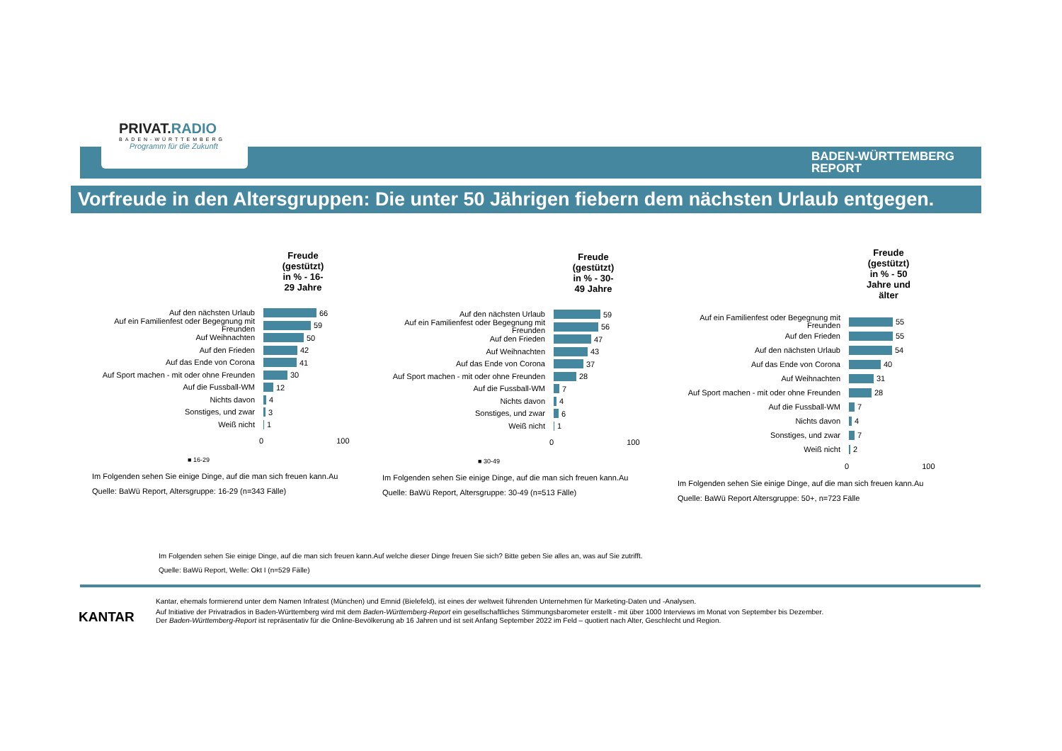PRIVAT.RADIO
BADEN-WÜRTTEMBERG
Programm für die Zukunft
BADEN-WÜRTTEMBERG
REPORT
Vorfreude in den Altersgruppen: Die unter 50 Jährigen fiebern dem nächsten Urlaub entgegen.
Freude (gestützt) in % - 16-29 Jahre
Auf den nächsten Urlaub
66
Auf ein Familienfest oder Begegnung mit Freunden
59
Auf Weihnachten
50
Auf den Frieden
42
Auf das Ende von Corona
41
Auf Sport machen - mit oder ohne Freunden
30
Auf die Fussball-WM
12
Nichts davon
4
Sonstiges, und zwar
3
Weiß nicht
1
0 100
■ 16-29
Im Folgenden sehen Sie einige Dinge, auf die man sich freuen kann.Au
Quelle: BaWü Report, Altersgruppe: 16-29 (n=343 Fälle)
Freude (gestützt) in % - 30-49 Jahre
Auf den nächsten Urlaub
59
Auf ein Familienfest oder Begegnung mit Freunden
56
Auf den Frieden
47
Auf Weihnachten
43
Auf das Ende von Corona
37
Auf Sport machen - mit oder ohne Freunden
28
Auf die Fussball-WM
7
Nichts davon
4
Sonstiges, und zwar
6
Weiß nicht
1
0 100
■ 30-49
Im Folgenden sehen Sie einige Dinge, auf die man sich freuen kann.Au
Quelle: BaWü Report, Altersgruppe: 30-49 (n=513 Fälle)
Freude (gestützt) in % - 50 Jahre und älter
Auf ein Familienfest oder Begegnung mit Freunden
55
Auf den Frieden
55
Auf den nächsten Urlaub
54
Auf das Ende von Corona
40
Auf Weihnachten
31
Auf Sport machen - mit oder ohne Freunden
28
Auf die Fussball-WM
7
Nichts davon
4
Sonstiges, und zwar
7
Weiß nicht
2
0 100
Im Folgenden sehen Sie einige Dinge, auf die man sich freuen kann.Au
Quelle: BaWü Report Altersgruppe: 50+, n=723 Fälle
Im Folgenden sehen Sie einige Dinge, auf die man sich freuen kann.Auf welche dieser Dinge freuen Sie sich? Bitte geben Sie alles an, was auf Sie zutrifft.
Quelle: BaWü Report, Welle: Okt I (n=529 Fälle)
KANTAR
Kantar, ehemals formierend unter dem Namen Infratest (München) und Emnid (Bielefeld), ist eines der weltweit führenden Unternehmen für Marketing-Daten und -Analysen.
Auf Initiative der Privatradios in Baden-Württemberg wird mit dem Baden-Württemberg-Report ein gesellschaftliches Stimmungsbarometer erstellt - mit über 1000 Interviews im Monat von September bis Dezember.
Der Baden-Württemberg-Report ist repräsentativ für die Online-Bevölkerung ab 16 Jahren und ist seit Anfang September 2022 im Feld – quotiert nach Alter, Geschlecht und Region.